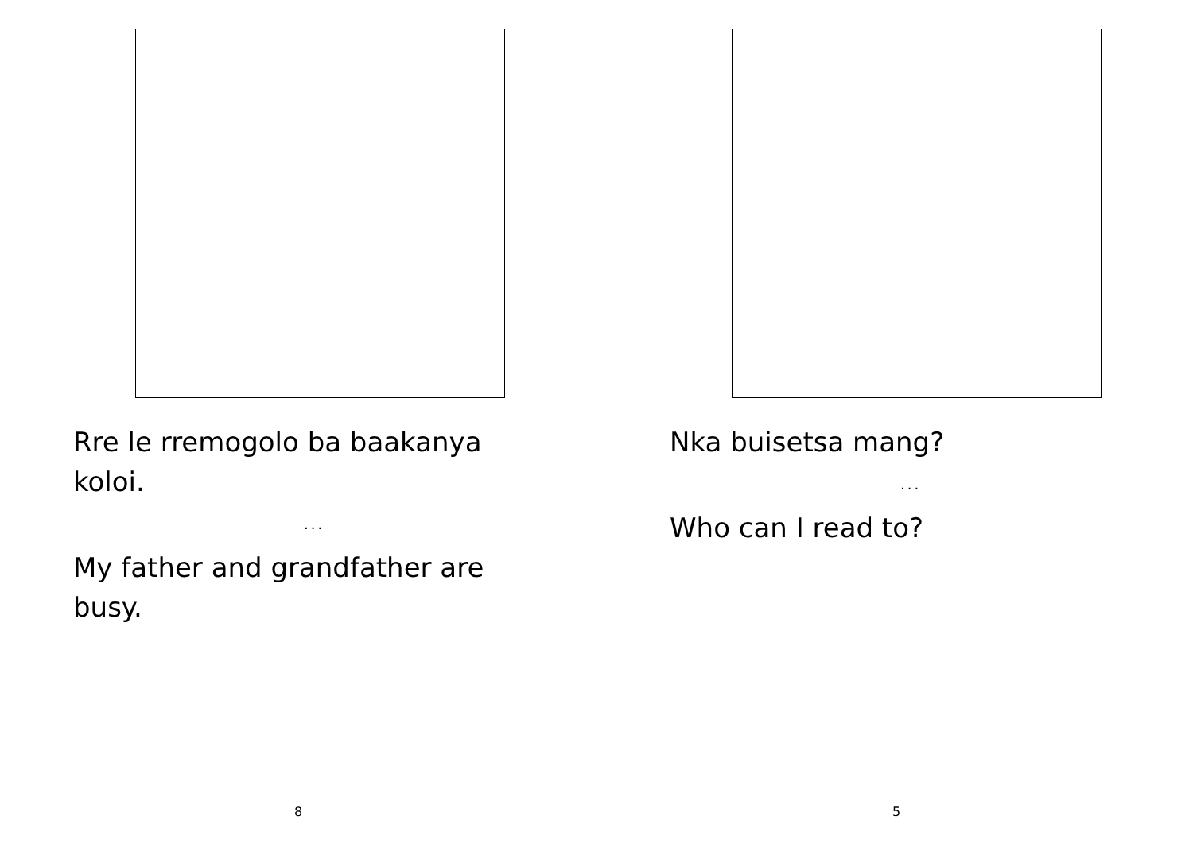Rre le rremogolo ba baakanya koloi.
...
My father and grandfather are busy.
8
Nka buisetsa mang?
...
Who can I read to?
5